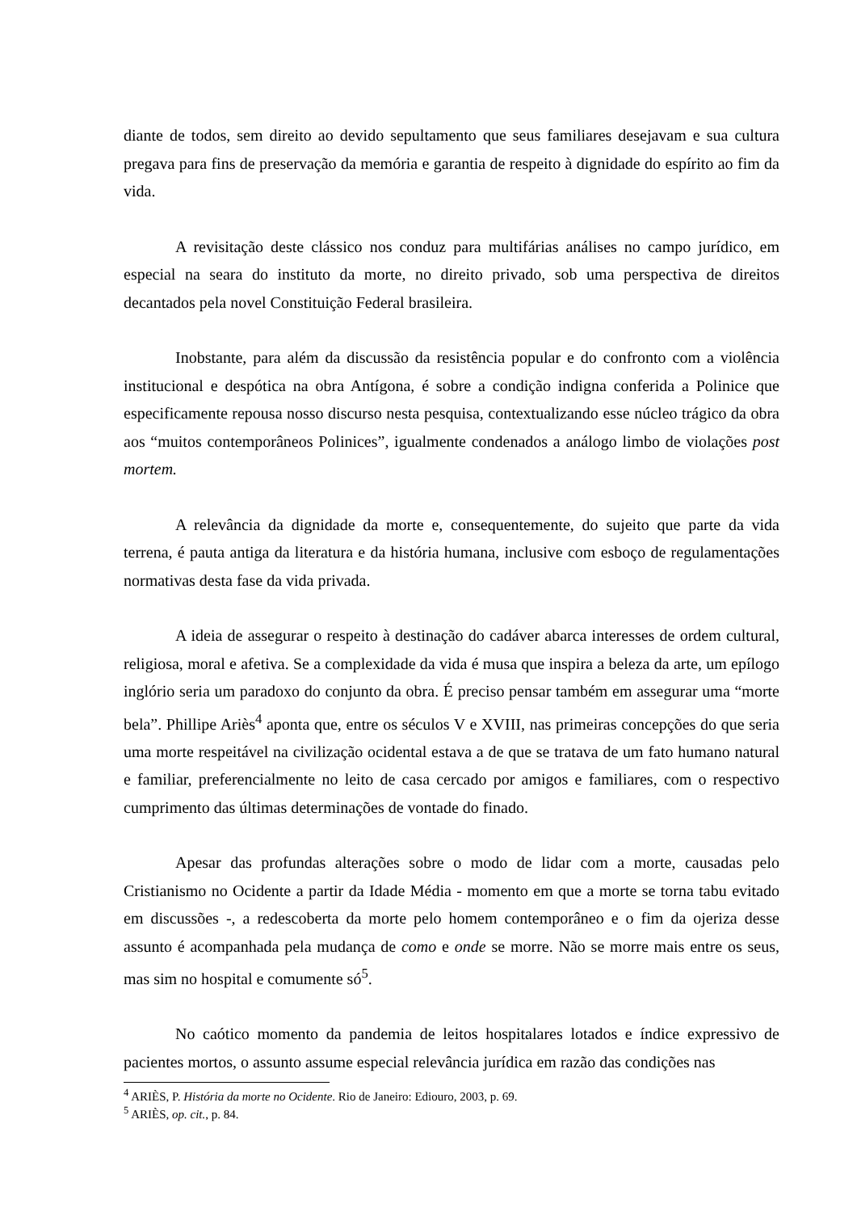diante de todos, sem direito ao devido sepultamento que seus familiares desejavam e sua cultura pregava para fins de preservação da memória e garantia de respeito à dignidade do espírito ao fim da vida.
A revisitação deste clássico nos conduz para multifárias análises no campo jurídico, em especial na seara do instituto da morte, no direito privado, sob uma perspectiva de direitos decantados pela novel Constituição Federal brasileira.
Inobstante, para além da discussão da resistência popular e do confronto com a violência institucional e despótica na obra Antígona, é sobre a condição indigna conferida a Polinice que especificamente repousa nosso discurso nesta pesquisa, contextualizando esse núcleo trágico da obra aos “muitos contemporâneos Polinices”, igualmente condenados a análogo limbo de violações post mortem.
A relevância da dignidade da morte e, consequentemente, do sujeito que parte da vida terrena, é pauta antiga da literatura e da história humana, inclusive com esboço de regulamentações normativas desta fase da vida privada.
A ideia de assegurar o respeito à destinação do cadáver abarca interesses de ordem cultural, religiosa, moral e afetiva. Se a complexidade da vida é musa que inspira a beleza da arte, um epílogo inglório seria um paradoxo do conjunto da obra. É preciso pensar também em assegurar uma “morte bela”. Phillipe Ariès<sup>4</sup> aponta que, entre os séculos V e XVIII, nas primeiras concepções do que seria uma morte respeitável na civilização ocidental estava a de que se tratava de um fato humano natural e familiar, preferencialmente no leito de casa cercado por amigos e familiares, com o respectivo cumprimento das últimas determinações de vontade do finado.
Apesar das profundas alterações sobre o modo de lidar com a morte, causadas pelo Cristianismo no Ocidente a partir da Idade Média - momento em que a morte se torna tabu evitado em discussões -, a redescoberta da morte pelo homem contemporâneo e o fim da ojeriza desse assunto é acompanhada pela mudança de como e onde se morre. Não se morre mais entre os seus, mas sim no hospital e comumente só<sup>5</sup>.
No caótico momento da pandemia de leitos hospitalares lotados e índice expressivo de pacientes mortos, o assunto assume especial relevância jurídica em razão das condições nas
<sup>4</sup> ARIÈS, P. História da morte no Ocidente. Rio de Janeiro: Ediouro, 2003, p. 69.
<sup>5</sup> ARIÈS, op. cit., p. 84.